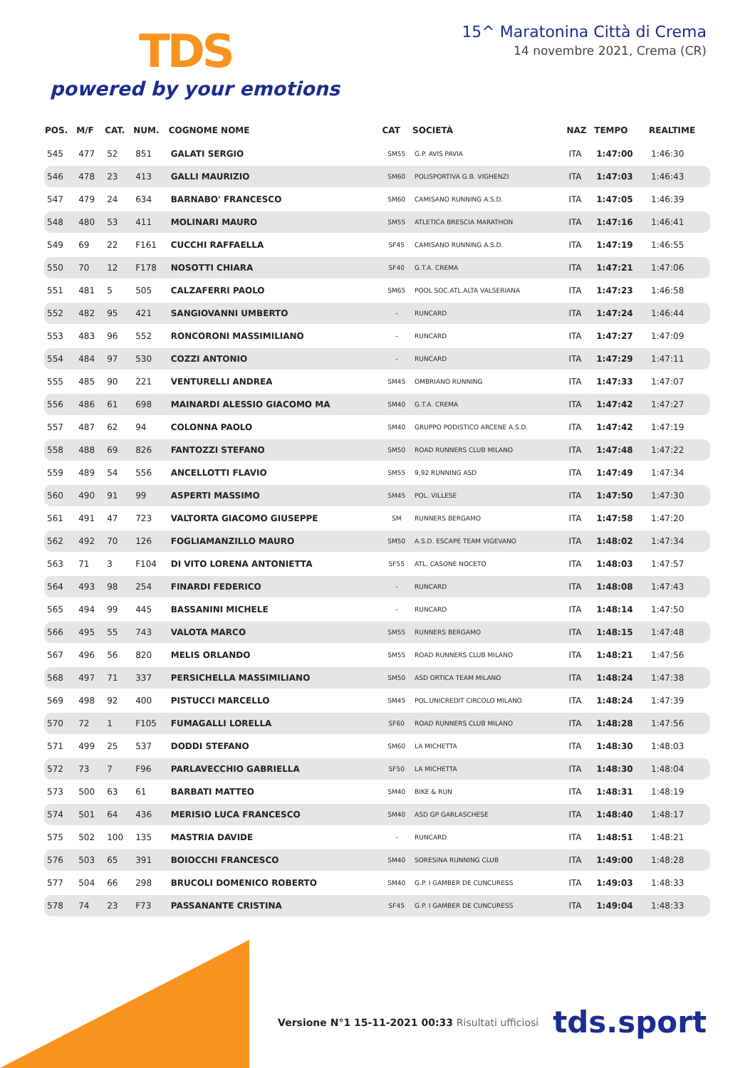TDS
powered by your emotions
15^ Maratonina Città di Crema
14 novembre 2021, Crema (CR)
| POS. | M/F | CAT. | NUM. | COGNOME NOME | CAT | SOCIETÀ | NAZ | TEMPO | REALTIME |
| --- | --- | --- | --- | --- | --- | --- | --- | --- | --- |
| 545 | 477 | 52 | 851 | GALATI SERGIO | SM55 | G.P. AVIS PAVIA | ITA | 1:47:00 | 1:46:30 |
| 546 | 478 | 23 | 413 | GALLI MAURIZIO | SM60 | POLISPORTIVA G.B. VIGHENZI | ITA | 1:47:03 | 1:46:43 |
| 547 | 479 | 24 | 634 | BARNABO' FRANCESCO | SM60 | CAMISANO RUNNING A.S.D. | ITA | 1:47:05 | 1:46:39 |
| 548 | 480 | 53 | 411 | MOLINARI MAURO | SM55 | ATLETICA BRESCIA MARATHON | ITA | 1:47:16 | 1:46:41 |
| 549 | 69 | 22 | F161 | CUCCHI RAFFAELLA | SF45 | CAMISANO RUNNING A.S.D. | ITA | 1:47:19 | 1:46:55 |
| 550 | 70 | 12 | F178 | NOSOTTI CHIARA | SF40 | G.T.A. CREMA | ITA | 1:47:21 | 1:47:06 |
| 551 | 481 | 5 | 505 | CALZAFERRI PAOLO | SM65 | POOL SOC.ATL.ALTA VALSERIANA | ITA | 1:47:23 | 1:46:58 |
| 552 | 482 | 95 | 421 | SANGIOVANNI UMBERTO | - | RUNCARD | ITA | 1:47:24 | 1:46:44 |
| 553 | 483 | 96 | 552 | RONCORONI MASSIMILIANO | - | RUNCARD | ITA | 1:47:27 | 1:47:09 |
| 554 | 484 | 97 | 530 | COZZI ANTONIO | - | RUNCARD | ITA | 1:47:29 | 1:47:11 |
| 555 | 485 | 90 | 221 | VENTURELLI ANDREA | SM45 | OMBRIANO RUNNING | ITA | 1:47:33 | 1:47:07 |
| 556 | 486 | 61 | 698 | MAINARDI ALESSIO GIACOMO MA | SM40 | G.T.A. CREMA | ITA | 1:47:42 | 1:47:27 |
| 557 | 487 | 62 | 94 | COLONNA PAOLO | SM40 | GRUPPO PODISTICO ARCENE A.S.D. | ITA | 1:47:42 | 1:47:19 |
| 558 | 488 | 69 | 826 | FANTOZZI STEFANO | SM50 | ROAD RUNNERS CLUB MILANO | ITA | 1:47:48 | 1:47:22 |
| 559 | 489 | 54 | 556 | ANCELLOTTI FLAVIO | SM55 | 9,92 RUNNING ASD | ITA | 1:47:49 | 1:47:34 |
| 560 | 490 | 91 | 99 | ASPERTI MASSIMO | SM45 | POL. VILLESE | ITA | 1:47:50 | 1:47:30 |
| 561 | 491 | 47 | 723 | VALTORTA GIACOMO GIUSEPPE | SM | RUNNERS BERGAMO | ITA | 1:47:58 | 1:47:20 |
| 562 | 492 | 70 | 126 | FOGLIAMANZILLO MAURO | SM50 | A.S.D. ESCAPE TEAM VIGEVANO | ITA | 1:48:02 | 1:47:34 |
| 563 | 71 | 3 | F104 | DI VITO LORENA ANTONIETTA | SF55 | ATL. CASONE NOCETO | ITA | 1:48:03 | 1:47:57 |
| 564 | 493 | 98 | 254 | FINARDI FEDERICO | - | RUNCARD | ITA | 1:48:08 | 1:47:43 |
| 565 | 494 | 99 | 445 | BASSANINI MICHELE | - | RUNCARD | ITA | 1:48:14 | 1:47:50 |
| 566 | 495 | 55 | 743 | VALOTA MARCO | SM55 | RUNNERS BERGAMO | ITA | 1:48:15 | 1:47:48 |
| 567 | 496 | 56 | 820 | MELIS ORLANDO | SM55 | ROAD RUNNERS CLUB MILANO | ITA | 1:48:21 | 1:47:56 |
| 568 | 497 | 71 | 337 | PERSICHELLA MASSIMILIANO | SM50 | ASD ORTICA TEAM MILANO | ITA | 1:48:24 | 1:47:38 |
| 569 | 498 | 92 | 400 | PISTUCCI MARCELLO | SM45 | POL.UNICREDIT CIRCOLO MILANO | ITA | 1:48:24 | 1:47:39 |
| 570 | 72 | 1 | F105 | FUMAGALLI LORELLA | SF60 | ROAD RUNNERS CLUB MILANO | ITA | 1:48:28 | 1:47:56 |
| 571 | 499 | 25 | 537 | DODDI STEFANO | SM60 | LA MICHETTA | ITA | 1:48:30 | 1:48:03 |
| 572 | 73 | 7 | F96 | PARLAVECCHIO GABRIELLA | SF50 | LA MICHETTA | ITA | 1:48:30 | 1:48:04 |
| 573 | 500 | 63 | 61 | BARBATI MATTEO | SM40 | BIKE & RUN | ITA | 1:48:31 | 1:48:19 |
| 574 | 501 | 64 | 436 | MERISIO LUCA FRANCESCO | SM40 | ASD GP GARLASCHESE | ITA | 1:48:40 | 1:48:17 |
| 575 | 502 | 100 | 135 | MASTRIA DAVIDE | - | RUNCARD | ITA | 1:48:51 | 1:48:21 |
| 576 | 503 | 65 | 391 | BOIOCCHI FRANCESCO | SM40 | SORESINA RUNNING CLUB | ITA | 1:49:00 | 1:48:28 |
| 577 | 504 | 66 | 298 | BRUCOLI DOMENICO ROBERTO | SM40 | G.P. I GAMBER DE CUNCURESS | ITA | 1:49:03 | 1:48:33 |
| 578 | 74 | 23 | F73 | PASSANANTE CRISTINA | SF45 | G.P. I GAMBER DE CUNCURESS | ITA | 1:49:04 | 1:48:33 |
Versione N°1 15-11-2021 00:33 Risultati ufficiosi
tds.sport